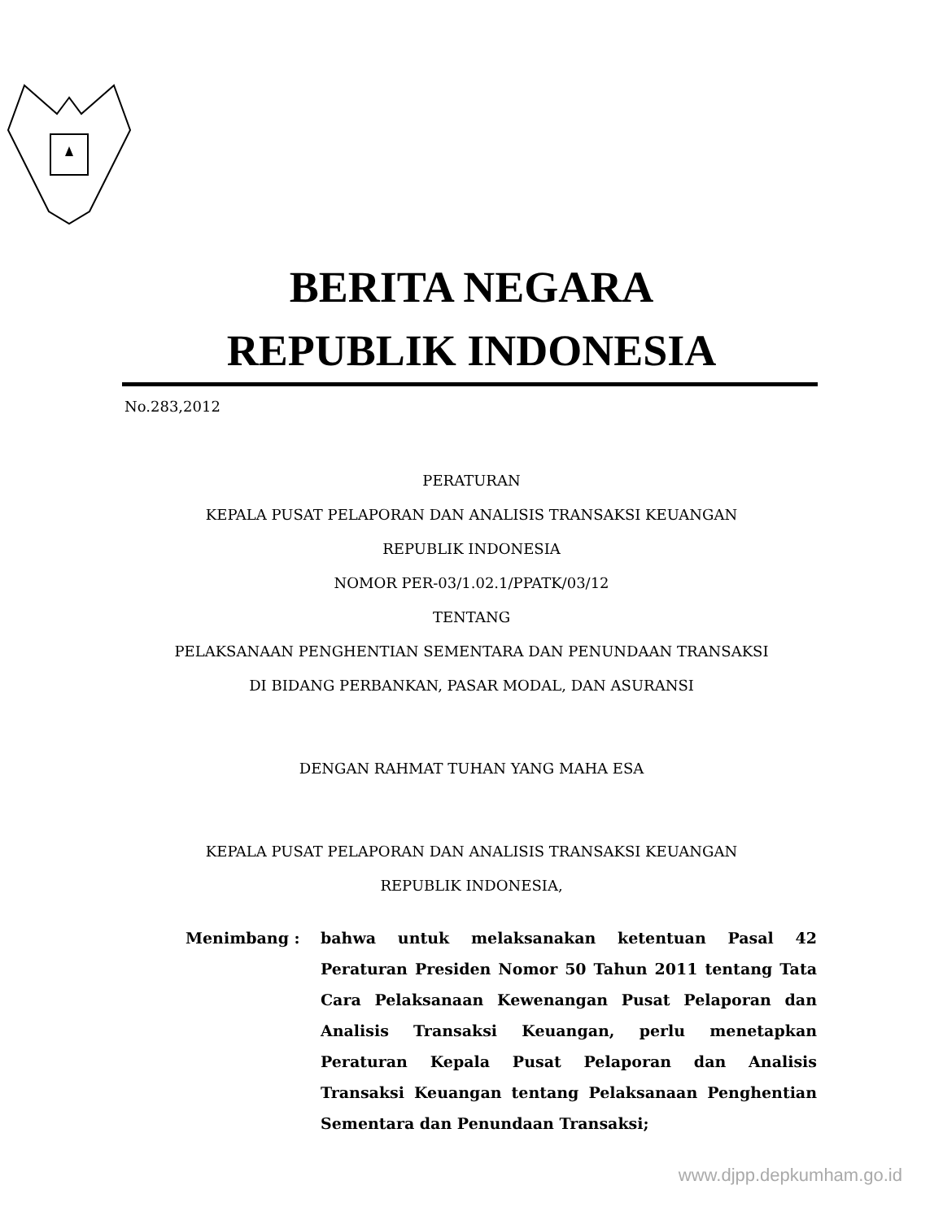BERITA NEGARA
REPUBLIK INDONESIA
No.283,2012
PERATURAN
KEPALA PUSAT PELAPORAN DAN ANALISIS TRANSAKSI KEUANGAN
REPUBLIK INDONESIA
NOMOR PER-03/1.02.1/PPATK/03/12
TENTANG
PELAKSANAAN PENGHENTIAN SEMENTARA DAN PENUNDAAN TRANSAKSI
DI BIDANG PERBANKAN, PASAR MODAL, DAN ASURANSI
DENGAN RAHMAT TUHAN YANG MAHA ESA
KEPALA PUSAT PELAPORAN DAN ANALISIS TRANSAKSI KEUANGAN
REPUBLIK INDONESIA,
Menimbang : bahwa untuk melaksanakan ketentuan Pasal 42 Peraturan Presiden Nomor 50 Tahun 2011 tentang Tata Cara Pelaksanaan Kewenangan Pusat Pelaporan dan Analisis Transaksi Keuangan, perlu menetapkan Peraturan Kepala Pusat Pelaporan dan Analisis Transaksi Keuangan tentang Pelaksanaan Penghentian Sementara dan Penundaan Transaksi;
www.djpp.depkumham.go.id